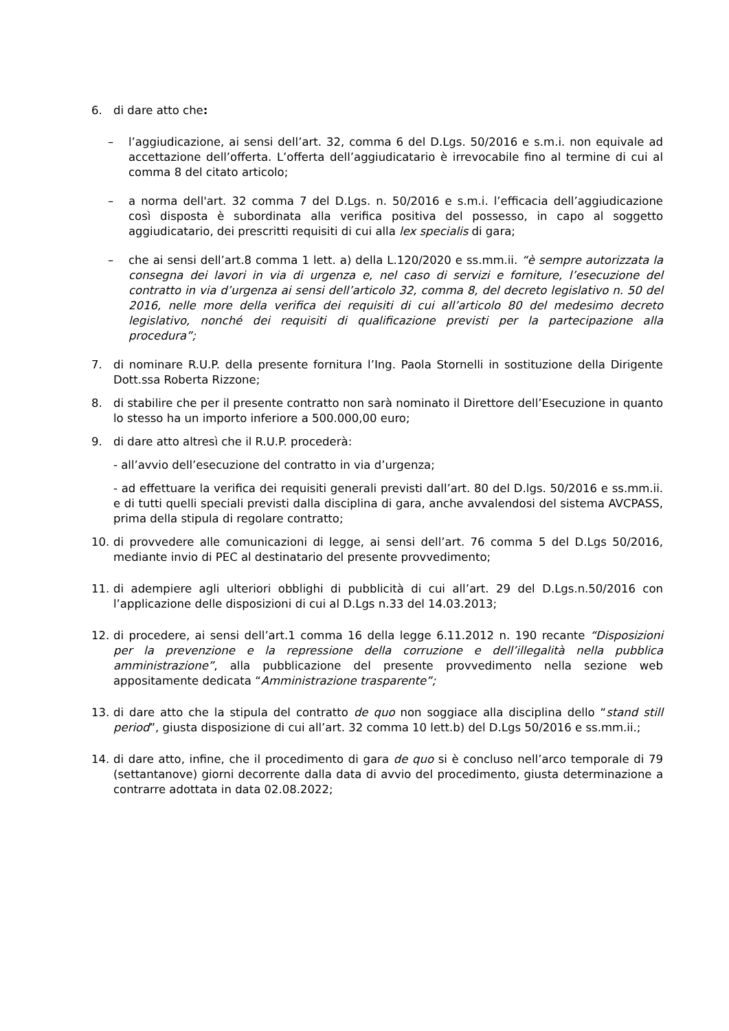6. di dare atto che:
– l’aggiudicazione, ai sensi dell’art. 32, comma 6 del D.Lgs. 50/2016 e s.m.i. non equivale ad accettazione dell’offerta. L’offerta dell’aggiudicatario è irrevocabile fino al termine di cui al comma 8 del citato articolo;
– a norma dell'art. 32 comma 7 del D.Lgs. n. 50/2016 e s.m.i. l’efficacia dell’aggiudicazione così disposta è subordinata alla verifica positiva del possesso, in capo al soggetto aggiudicatario, dei prescritti requisiti di cui alla lex specialis di gara;
– che ai sensi dell’art.8 comma 1 lett. a) della L.120/2020 e ss.mm.ii. “è sempre autorizzata la consegna dei lavori in via di urgenza e, nel caso di servizi e forniture, l’esecuzione del contratto in via d’urgenza ai sensi dell’articolo 32, comma 8, del decreto legislativo n. 50 del 2016, nelle more della verifica dei requisiti di cui all’articolo 80 del medesimo decreto legislativo, nonché dei requisiti di qualificazione previsti per la partecipazione alla procedura”;
7. di nominare R.U.P. della presente fornitura l’Ing. Paola Stornelli in sostituzione della Dirigente Dott.ssa Roberta Rizzone;
8. di stabilire che per il presente contratto non sarà nominato il Direttore dell’Esecuzione in quanto lo stesso ha un importo inferiore a 500.000,00 euro;
9. di dare atto altresì che il R.U.P. procederà:
- all’avvio dell’esecuzione del contratto in via d’urgenza;
- ad effettuare la verifica dei requisiti generali previsti dall’art. 80 del D.lgs. 50/2016 e ss.mm.ii. e di tutti quelli speciali previsti dalla disciplina di gara, anche avvalendosi del sistema AVCPASS, prima della stipula di regolare contratto;
10. di provvedere alle comunicazioni di legge, ai sensi dell’art. 76 comma 5 del D.Lgs 50/2016, mediante invio di PEC al destinatario del presente provvedimento;
11. di adempiere agli ulteriori obblighi di pubblicità di cui all’art. 29 del D.Lgs.n.50/2016 con l’applicazione delle disposizioni di cui al D.Lgs n.33 del 14.03.2013;
12. di procedere, ai sensi dell’art.1 comma 16 della legge 6.11.2012 n. 190 recante “Disposizioni per la prevenzione e la repressione della corruzione e dell’illegalità nella pubblica amministrazione”, alla pubblicazione del presente provvedimento nella sezione web appositamente dedicata “Amministrazione trasparente”;
13. di dare atto che la stipula del contratto de quo non soggiace alla disciplina dello “stand still period”, giusta disposizione di cui all’art. 32 comma 10 lett.b) del D.Lgs 50/2016 e ss.mm.ii.;
14. di dare atto, infine, che il procedimento di gara de quo si è concluso nell’arco temporale di 79 (settantanove) giorni decorrente dalla data di avvio del procedimento, giusta determinazione a contrarre adottata in data 02.08.2022;